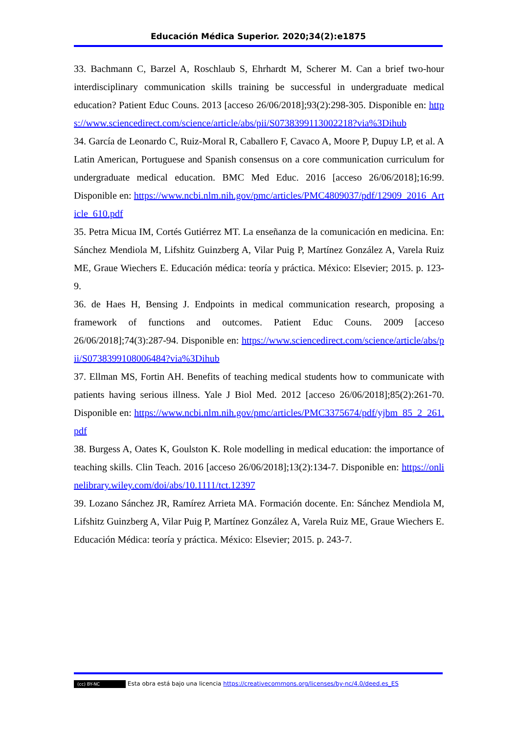Educación Médica Superior. 2020;34(2):e1875
33. Bachmann C, Barzel A, Roschlaub S, Ehrhardt M, Scherer M. Can a brief two-hour interdisciplinary communication skills training be successful in undergraduate medical education? Patient Educ Couns. 2013 [acceso 26/06/2018];93(2):298-305. Disponible en: https://www.sciencedirect.com/science/article/abs/pii/S0738399113002218?via%3Dihub
34. García de Leonardo C, Ruiz-Moral R, Caballero F, Cavaco A, Moore P, Dupuy LP, et al. A Latin American, Portuguese and Spanish consensus on a core communication curriculum for undergraduate medical education. BMC Med Educ. 2016 [acceso 26/06/2018];16:99. Disponible en: https://www.ncbi.nlm.nih.gov/pmc/articles/PMC4809037/pdf/12909_2016_Article_610.pdf
35. Petra Micua IM, Cortés Gutiérrez MT. La enseñanza de la comunicación en medicina. En: Sánchez Mendiola M, Lifshitz Guinzberg A, Vilar Puig P, Martínez González A, Varela Ruiz ME, Graue Wiechers E. Educación médica: teoría y práctica. México: Elsevier; 2015. p. 123-9.
36. de Haes H, Bensing J. Endpoints in medical communication research, proposing a framework of functions and outcomes. Patient Educ Couns. 2009 [acceso 26/06/2018];74(3):287-94. Disponible en: https://www.sciencedirect.com/science/article/abs/pii/S0738399108006484?via%3Dihub
37. Ellman MS, Fortin AH. Benefits of teaching medical students how to communicate with patients having serious illness. Yale J Biol Med. 2012 [acceso 26/06/2018];85(2):261-70. Disponible en: https://www.ncbi.nlm.nih.gov/pmc/articles/PMC3375674/pdf/yjbm_85_2_261.pdf
38. Burgess A, Oates K, Goulston K. Role modelling in medical education: the importance of teaching skills. Clin Teach. 2016 [acceso 26/06/2018];13(2):134-7. Disponible en: https://onlinelibrary.wiley.com/doi/abs/10.1111/tct.12397
39. Lozano Sánchez JR, Ramírez Arrieta MA. Formación docente. En: Sánchez Mendiola M, Lifshitz Guinzberg A, Vilar Puig P, Martínez González A, Varela Ruiz ME, Graue Wiechers E. Educación Médica: teoría y práctica. México: Elsevier; 2015. p. 243-7.
(cc) BY-NC Esta obra está bajo una licencia https://creativecommons.org/licenses/by-nc/4.0/deed.es_ES